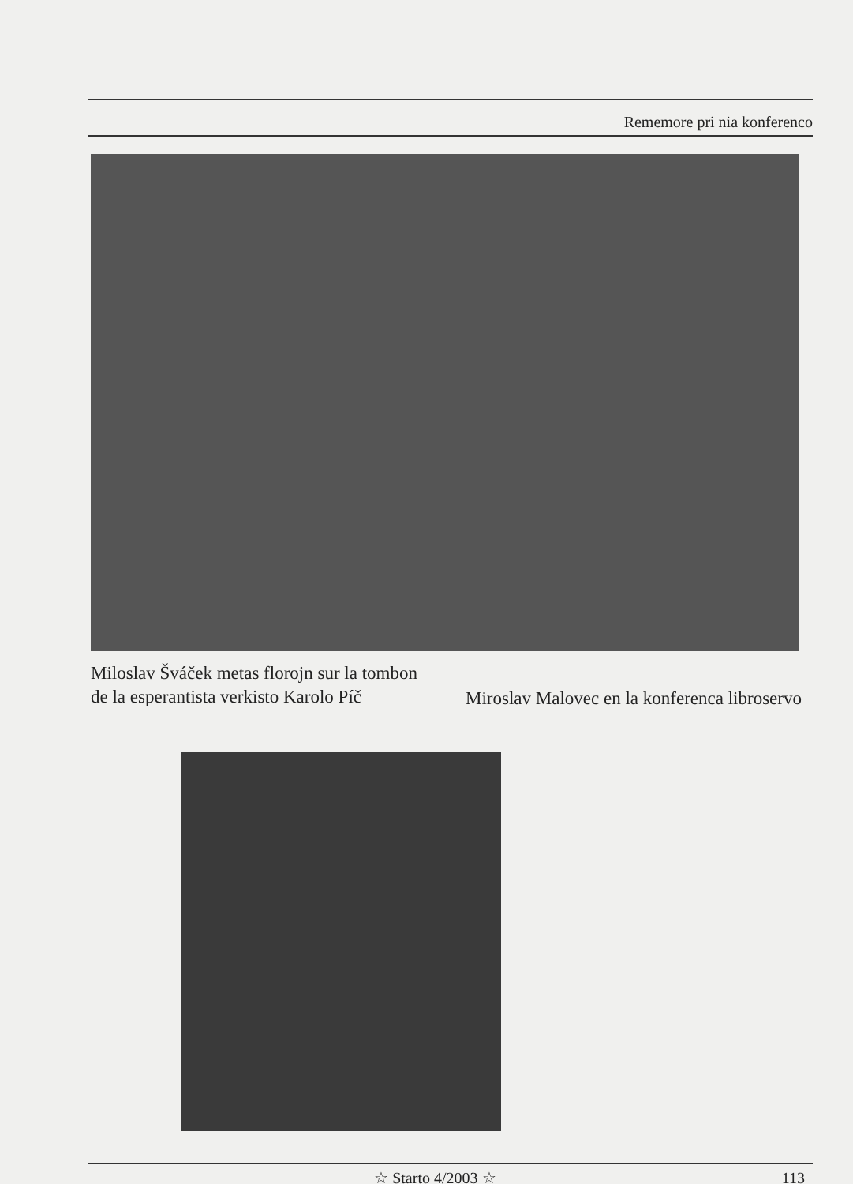Rememore pri nia konferenco
Miloslav Šváček metas florojn sur la tombon de la esperantista verkisto Karolo Píč
Miroslav Malovec en la konferenca libroservo
☆ Starto 4/2003 ☆ 113